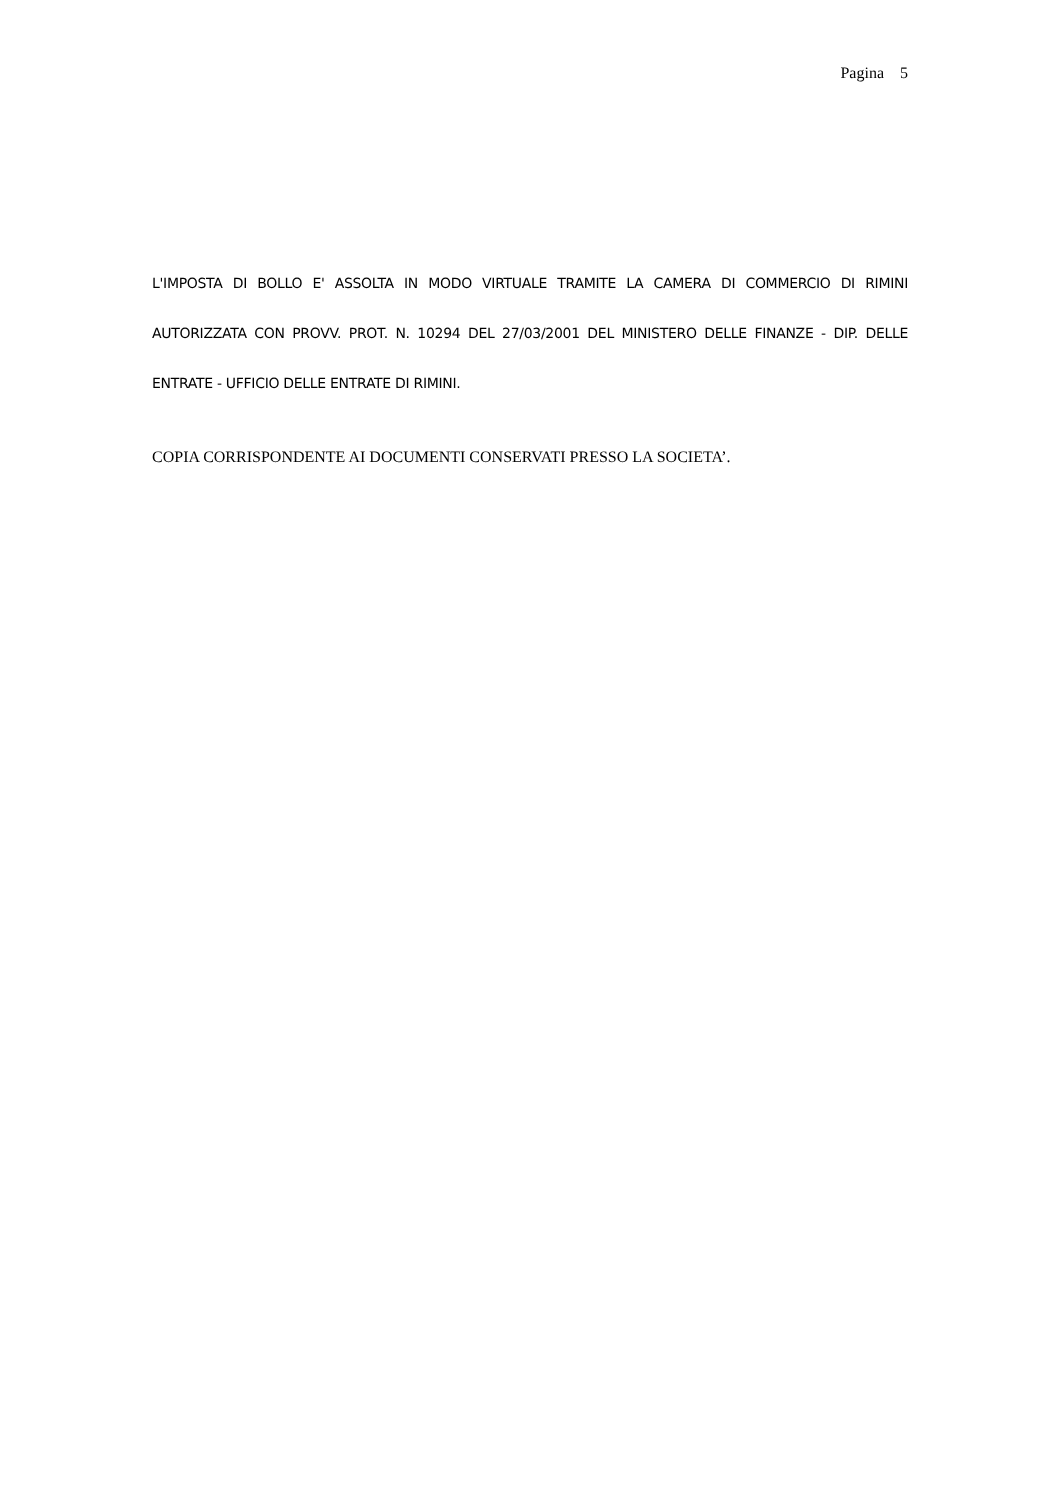Pagina 5
L'IMPOSTA DI BOLLO E' ASSOLTA IN MODO VIRTUALE TRAMITE LA CAMERA DI COMMERCIO DI RIMINI AUTORIZZATA CON PROVV. PROT. N. 10294 DEL 27/03/2001 DEL MINISTERO DELLE FINANZE - DIP. DELLE ENTRATE - UFFICIO DELLE ENTRATE DI RIMINI.
COPIA CORRISPONDENTE AI DOCUMENTI CONSERVATI PRESSO LA SOCIETA’.